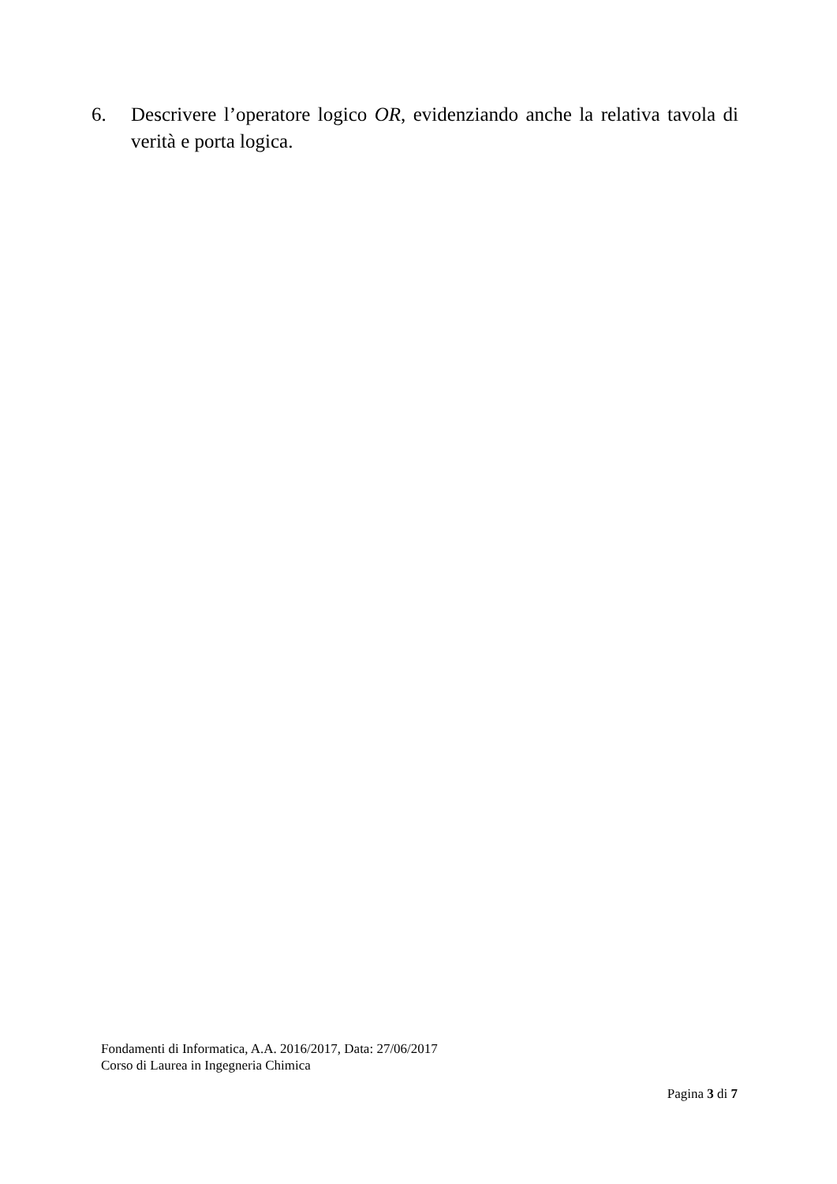6. Descrivere l’operatore logico OR, evidenziando anche la relativa tavola di verità e porta logica.
Fondamenti di Informatica, A.A. 2016/2017, Data: 27/06/2017
Corso di Laurea in Ingegneria Chimica
Pagina 3 di 7